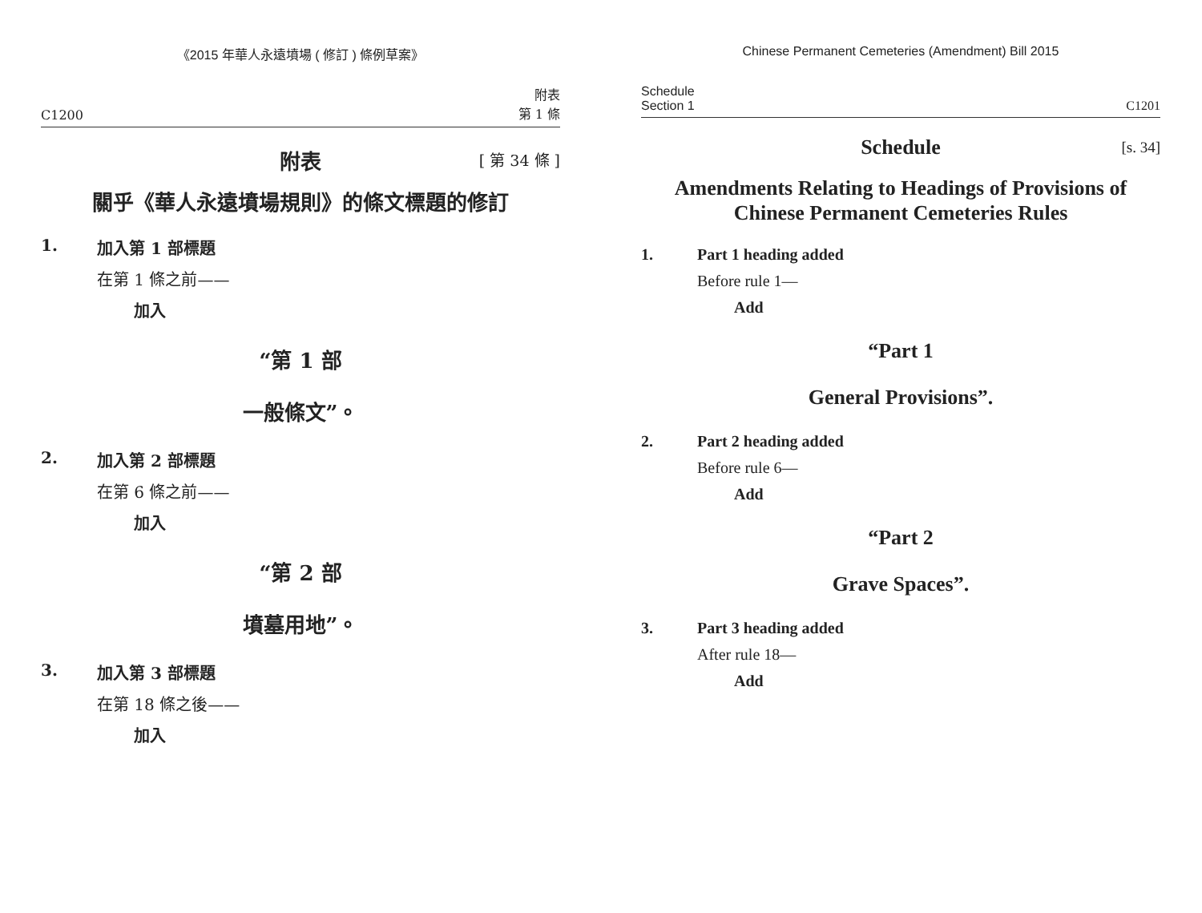《2015 年華人永遠墳場 ( 修訂 ) 條例草案》
C1200
附表
第 1 條
附表 [ 第 34 條 ]
關乎《華人永遠墳場規則》的條文標題的修訂
1. 加入第 1 部標題
在第 1 條之前——
加入
“第 1 部
一般條文”。
2. 加入第 2 部標題
在第 6 條之前——
加入
“第 2 部
墳墓用地”。
3. 加入第 3 部標題
在第 18 條之後——
加入
Chinese Permanent Cemeteries (Amendment) Bill 2015
Schedule
Section 1
C1201
Schedule [s. 34]
Amendments Relating to Headings of Provisions of
Chinese Permanent Cemeteries Rules
1. Part 1 heading added
Before rule 1—
Add
“Part 1
General Provisions”.
2. Part 2 heading added
Before rule 6—
Add
“Part 2
Grave Spaces”.
3. Part 3 heading added
After rule 18—
Add